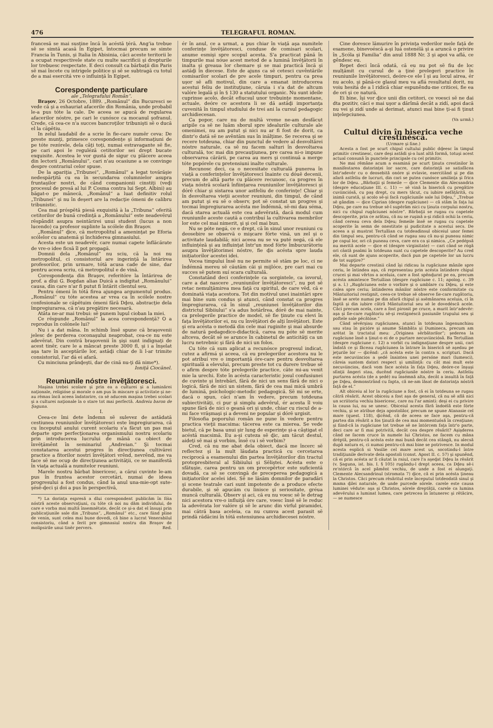476 TELEGRAFUL ROMAN.
francesă se mai susţine încă în acéstă ţéră. Ang'ia trebue sĕ se simtă acasă în Egipet, întocmai precum se simte Francia în Tunis, şi Italia în Abisinia, căci aceste teritorii le a ocupat respectivele state cu multe sacrificii şi drepturile lor trebuesc respectate. E deci consult ca bărbaţii din Paris sĕ mai încete cu intrigele politice şi sĕ se subtragă cu totul de a mai esercitá vre o influinţă în Egipet.
Corespondenţe particulare
ale „Telegrafului Român“.
Braşov, 26 Octobre, 1889. „Românul“ din Bucuresci se vede că şi a eshauriat afacerile din România, unde probabil le-a pus tóte la cale. De aceea se apucă de regularea afacerilor nóstre, pe cari le cunósce ca mocanul şofranul. Crede, că cea-ce n'a succes bancroţilor tribunişti sĕ o ducă el la căpĕtiu.
In zelul laudabil de a scrie în fie-care numĕr ceva: De preste munţi, primesce corespondenţe şi informaţiuni de pe tóte rezórele, dela câţi toţi, numai estravagante sĕ fie, pe cari apoi le reguléză cetitorilor sei drept bucate exquisite. Acestea le vor gustá de sigur cu plăcere aceea din lectorii „Românului“, cari n'au ocasiune a se convinge despre contrariul celor spuse.
De la apariţia „Tribunei“, „Românul“ a legat tovărăşie nedespărţită cu ea în secundarea columnielor asupra fruntaşilor nostri, de când companionii cinstiţi (veḑi procesul de presă al lui P. Cosma contra lui Sept. Albini) au băgat-o pe mânecă, „Românul“ a luat definitiv rolul „Tribunei“ şi nu în deşert are la redacţie ómeni de calibru tribunistic.
Cea mai próspĕtă piesă exquisită à la „Tribuna“ oferită cetitorilor de bună credinţă a „Românului“ este neadevĕrul rĕspândit asupra neintărirei unui student (lucus a non lucendo) ca profesor suplinte la scólele din Braşov.
„Românul“ ḑice, că metropolitul a ameninţat pe Eforia scólelor cu anatemă şi închiderea gimnasiului.
Acesta este un neadevĕr, care numai capete înflăcărate de vre-o idee ficsă îl pot propagă.
Domnii dela „Românul“ nu sciu, că la noi nu metropolitul, ci consistoriul are ingerinţă la întărirea profesorilor, prin urmare, tótă acusa cade de sine, dar pentru aceea scriu, că metropolitul e de vină.
Corespondenţa din Braşov, referitóre la întărirea de prof. a dlui G. Bogdan alias Duică a indigitat „Românului“ causa, din care n'ar fi putut fi întărit clientul seu.
Pentru ómeni în tótă firea ajungea argumentul produs. „Românul“ cu tóte acestea ar vrea ca în scólele nostre confesionale se căpĕtuim ómeni fără Dḑeu, abstracţie dela împregiurarea, că n'au pregătire necesară.
Atâta ne-ar mai trebui: sĕ punem lupul cioban la miei.
Ce rĕspunde „Românul“ la acea corespondenţă? O a reprodus în colónele lui?
Nu i a dat mâna. In schimb însĕ spune că braşovenii jelesc de perderea coconaşului neaprobat, cea-ce nu este adevĕrat. Din contră braşovenii în şişi sunt indignaţi de acest tinĕr, care le a mâncat preste 3000 fl, şi i a înşelat aşa tare în asceptările lor, astăḑi chiar de li l-ar trimite consistoriul, l'ar dá ei afară.
Cu minciuna prânḑeşti, dar de cină nu-ţi dă nime*).
Ioniţă Ciocănel.
Reuniunile nóstre învĕţătoresci.
Maşina trebei scolare şi prin ea a culturei şi a luminărei naţionale, religióse şi morale o am pus în miscare şi activitate şi ne-au rĕmas încă aceea îndatorire, ca sĕ aducem maşina trebei scolari şi a culturei naţionale la o stare tot mai perfectă. Andreiu baron de Şaguna.
I.
Ceea-ce îmi dete îndemn sĕ sulevez de astădată cestiunea reuniunilor învĕţătoresci este împregiurarea, că cu începutul anului curent scolariu s'a făcut un pas mai departe spre perfecţionarea organismului nostru scolariu prin introducerea lucrului de mână ca obiect de învĕţămênt în seminariul „Andreian.“ Şi tocmai constatarea acestui progres în direcţiunea cultivărei practice a fitorilor nostri învĕţători vrênd, nevrênd, me va face sĕ me ocup de direcţiunea activităţii, ce se manifestă în viaţa actuală a numitelor reuniuni.
Marele nostru bărbat bisericesc, a cărui cuvinte le-am pus în fruntea acestor cercetări, numai de ideea progresului a fost condus, când la anul una-mie-opt sute-şésĕ-ḑeci şi doi a pus în perspectivă,
*) La dorinţa espresă a dlui corespondent publicăm în fóia nóstră aceste observaţiuni, cu tóte că noi nu dăm individului, de care e vorba mai multă însemnĕtate, decât ce şi-a dat el însuşi prin publicaţiunile sale din „Tribuna“, „Românul“ etc., care fiind pline de venin, sunt celea mai bune dovedi, că bine a lucrat Venerabilul consistoriu, când a ferit pre gimnasiul nostru din Braşov de molipsirile unui tinĕr pervers. Red.
ér în anul, ce a urmat, a pus chiar în viaţă aşa numitele conferinţe învĕţătoresci, conduse de comisari scolari, anume esmişi spre scopul acesta. S'a practicat până în timpurile mai nóue acest metod de a lumină învĕţătorii în inalta şi greaua lor chemare şi se mai practică încă şi astăḑi în diecese. Este de ajuns ca sĕ cetesci cuvêntările comisarilor scolari de pre acele timpuri, pentru ca prea uşor sĕ afli motivul, din care a emanat introducerea acestui feliu de instituţiune, căruia i s'a dat de altcum valóre legală şi în § 130 a statutului organic. Nu sunt ideile cuprinse acolo, decât efiucsul unor trebuinţe momentane, actuale, deóre ce acestora li se dă astăḑi importanţa cuvenită în timpul studiului de trei ani la cursul pedagogic archidiecesan.
Ca popor, care nu de multă vreme ne-am desfăcut aripile ca sĕ ne luăm sborul spre idealurile culturale ale omenimei, nu am putut şi nici nu ar fi fost de dorit, ca dintr'o dată sĕ ne avêntăm sus în inălţime. Se recerea şi se recere totdeuna, chiar din punctul de vedere al desvoltărei nóstre naturale, ca sĕ nu facem salturi în desvoltarea culturală, toc mai din precauţiunea, pre carea ni-o impune observarea cărării, pe carea au mers şi continuă a merge tóte popórele cu pretensiuni inalte culturale.
Recunosc deci, ca o necesitate culturală punerea în viaţă a conferinţelor învĕţătoresci înainte cu dóuĕ decenii, precum de altă parte cu plăcere recunosc, ca progres în viaţa nóstră scolară înfiinţarea reuniunilor învĕţătoresci şi dórĕ chiar şi sistarea unor astfeliu de conferinţe! Chiar şi în desvoltarea vieţii acestor reuniuni, din timpul, de când am putut şi eu sĕ o observ, pot sĕ constat un progres şi tocmai împregiurarea acésta me îndémnă, sĕ-mi dau séma, dacă starea actuală este cea adevĕrată, dacă modul cum reuniunile aceste caută a contribuí la cultivarea membrilor lor este cel mai nimerit, şi şi cel mai bun.
Nu se póte negá, ce e drept, că în sinul unor reuniuni cu deosebire se observă o mişcare fórte vină, un zel şi o activitate laudabilă; nici aceea nu se va puté negá, că ele influinţéză şi au influinţat într'un mod fórte îmbucurătoriu asupra învĕţătorimei nóstre, fie ḑis acésta spre lauda iniţiatorilor acestei idei.
Vocea timpului însĕ nu ne permite sĕ stăm pe loc, ci ne îndémnă mereu sĕ căutăm căi şi mijlóce, pre cari mai cu succes sĕ putem suí scara culturală.
Constatând deci conferinţele ca sorgintele, ca isvorul, care a dat nascere „reuniunilor învĕţătoresci“, nu pot sĕ retac nemulţămirea mea faţă cu spiritul, de care vĕd, că e dominată viaţa acestora. Tot din motivul unei inaintări spre mai bine sum condus şi atunci, când constat ca progres împregiurarea, că în sinul „reuniunei învĕţătorilor din districtul Sibiiului“ s'a adus hotărîrea, dórĕ de mai nainte, ca prelegerile practice de model, sĕ fie ţinute cu elevi în faţa învĕţătorilor ei, nu cu învĕţători de alţi învĕţători. Este şi era acésta o metodă din cele mai ruginite şi mai absurde de natură pedagodico-didactică, carea nu póte sĕ merite altceva, decât sĕ se arunce în cabinetul de anticităţi ca un lucru netrebnic şi fără de nici un folos.
Cu tóte că sum aplicat a recunósce progresul indicat, cutez a afirmá şi aceea, că eu prelegerilor acestora nu le pot atribuí vre o importanţă óre-care pentru desvoltarea spirituală a elevului, precum preste tot cu durere trebue sĕ o afirm despre tóte prelegerile practice, cäte mi-au venit mie la urechi. Este în acésta caracteristic josul confusiunei de cuvinte şi întrebări, fără de nici un sens fără de nici o logică, fără de nici un sistem, fără de cea mai mică umbră de lumină, psichologic-metodic pedagogică. Sĕ mi se erte, dacă o spun, căci n'am în vedere, precum totdeuna subiectivităţi, ci pur şi simplu adevĕrul, ér acesta îl voiu spune fără de nici o geană ori şi unde, chiar cu riscul de a-mi face vrăşmaşi şi a deveni ne popular şi dórĕ urgisit.
Filosofia poporului român ne pune în vedere pentru practica vieţii macsima: tăcerea este ca mierea. Se vede bietul, că pe basa unui şir lung de esperinţe şi-a câştigat el acéstă macsimă. Eu a-şi cuteza sĕ ḑic, am tăcut destul, aideţi sĕ mai şi vorbim, însĕ cu i sĕ vorbim?
Cred, că nu me abat dela obiect, dacă me încerc sĕ reflectez şi la mult lăudata practică cu cercetarea reciprocă a esamenului din partea învĕţătorilor din tractul protopresbiteral al Sibiiului şi Sĕliştei. Acésta este o sfătuşie, carea pentru un om precepĕrtor este suficientă dovadă, ca sĕ se convingă de preceperea pedagogică a iniţiatorilor acelei idei. Sĕ ne lăsăm domnilor de paradări şi scene teatrale cari sunt impotente de a produce efecte durabile, şi sĕ apucăm cu linisce şi seriositate, gréua muncă culturală. Observ şi aci, că eu nu voesc sĕ le detrag nici acestora vre-o influiţă óre care, voesc însĕ sĕ le reduc la adevĕrata lor valóre şi sĕ le arunc din virful piramidei, mai cătră basa aceleia, ca nu cumva acest parasit sĕ prindă rădăcini în tótă estensiunea archidiecesei nóstre.
Cine doresce lămurire în privinţa vederilor mele faţă de esamene, binevoéscă a-şi luá ostenélă şi a aruncă o privire în „Scóla şi Familia“ din anul 1888 Nr. 3 şi apoi va aflá, ce gêndesc eu.
Repet deci încă odată, că eu nu pot sĕ fiu de loc mulţămit cu cursul de a ţiné prelegeri practice în reuniunile învĕţătoresci, deóre-ce ele î şi au locul airea, ér nu acolo, şi până-ce glasul meu va aflá resultatul dorit, nu voiu hesitá de a l ridică chiar espunêndu-me criticei, fie ea de ori şi ce natură.
Ei bine, îşi vor ḑice unii din cetitori, ce voesci sĕ ne dai dta pozitiv, căci e mai uşor a dărîmă decât a zidí, apoi dacă nu vei şi zidí unde ai derimat, atunci mai bine ţi-ai fi ţinut inţelepciunea.
(Va urmă.)
Cultul divin în biserica veche crestinéscă.
(Urmare şi fine.)
Acesta a fost pe scurt chipul cultului public dḑeesc în timpul primitiv crestinesc, care deşi astădi şi-a luat altă formă, totuşi acest actual consună în punctele principale cu cel primitiv.
Ne mai rĕmâne acum a esaminá pe scurt ţinuta crestinilor în manifestarea datorinţei lor sacre, care datorinţă se satisfăcea într'adevĕr cu o deosebită onóre şi evlavie, esercitând şi pe din afară astfeliu de lucruri, din cari se putea cunósce umilinţa şi frica lor de Dḑeu. „Bărbaţii şi femeile — ḑice Clemente din Alecsandria (despre educaţiune III. c. 11) — sĕ vină la biserică cu pregătire cuviinciósă, cu paş drept, cu mers tăcut, cu iubire nefăţărită, cu inimă curată, şi acolo sĕ-şi facă rugăciunile sale lui Dḑeu,“ „Trebue sĕ gândim — ḑice Ciprian (despre rugăciune) — că stăm în faţa lui Dḑeu, pe care nu trebue sĕ-l supĕrăm nici cu ţinuta corpului nostru, nici cu chipul rugăciunei nóstre“. Bărbaţii se rugau cu capetele descoperite, prin ce arătau, că nu se ruşină a-şi ridică ochii la ceriu, când cereau ceva dela Dḑeu; femeile însĕ se rugau cu capetele acoperite în semn de onestitate şi pudicitate a acestui secs. De aceea a şi mustrat Tertullian cu totdeadinsul obiceiul unor femei din timpul seu, pentru-că când se rugau sau că nu-şi puneau nimic pe capul lor, ori că puneau ceva, care era ca şi nimica. „Ce pedépsă nu merită acele — ḑice el (despre virginitate) — cari când se rógă ori cântă psalmi în totdeuna sunt cu capetele descoperite? Au cred ele, că sunt de ajuns acoperite, dacă pun pe capetele lor un lucru de tot supţire?“
Mai departe crestinii când îşi ridicau la rugăciune mânile spre ceriu, le întindea aşa, că representau prin acésta întindere chipul crucei şi mai vêrtos a aceluia, care a fost spênḑurat pe ea, precum acésta amintesce Tertullian (despre rugăciune c. 11; apolog. c. 39 şi a. l.) „Rugăciunea este o vorbire şi o umblare cu Dḑeu, şi este calea spre ceriu; întinderea mânilor nóstre este conformitate cu Mântuitoriul restignit, ceea-ce trebue sĕ observe fie-care rugătoriu, însĕ se arete numai pe din afară chipul şi asĕmânarea aceluia, ci în faptă şi din iubire cătră Mântuitoriul seu sĕ le dovedéscă acele. Căci precum acela, care a fost pironit pe cruce, a murit într'adevĕr: aşa şi fie-care rugătoriu sĕ-şi restignéscă pasiunile trupului seu şi poftele sale pĕcătóse.“
Când sĕvĕrşiau rugăciunea, atunci în totdeuna îngenunchiau sau stau în picióre şi anume Sâmbăta şi Dumineca, precum am arĕtat în tractatul meu: „Originea sĕrbătorilor“; şederea la rugăciune însĕ a ţinut-o ei de o purtare necuviinciósă. Ba Tertullian (despre rugăciune c. 12) a vorbit cu indignaţiune despre unii, cari îndată ce şi făceau rugăciunea la întrare în biserică sĕ aşedau pe jeţurile lor — ḑicênd: „că acésta este în contra s. scripturi. Dacă este necuviincios a şedé înaintea unei persóne mari (lumesci), căreia suntem datori respect şi umilinţă: cu cât mai mult este necuviincios, dacă vom face acésta în faţa Dḑeu, deóre-ce înşuşi sfinţii ângeri stau, ducênd rugăciunile nóstre la ceriu. Astfeliu purtarea acésta (de a şedé) nu însémnă alta, decât a insultă în faţă pe Dḑeu, demonstrând cu fapta, că ne-am lăsat de datorinţa nóstră faţă de el.“
Alt obiceiu al lor la rugăciune a fost, că ei în totdeuna se rugau cătră rĕsărit. Acest obiceiu a fost aşa de general, că nu sĕ află nici un scriitoriu vechiu bisericesc, care nu l'ar aminti: deşi ei cu privire la causa lui, nu se unesc. Obiceiul acesta fără îndoélă este fórte vechiu, şi se atribue deja apostolilor, precum ne spune Atanasie cel mare (quest. 118), ḑicênd, că de aceea se face aşa, pentru-că partea din rĕsărit a fos ţinută de cea mai momentuósă în creaţiune; şi fiind-că la rugăciune tot trebue sĕ ne întórcem faţa într'o parte, deci care ar fi mai potrivită, decât cea despre rĕsărit? Aşişderea când ne facem cruce în numele lui Christos, ne facem cu mâna dréptă, pentru-că acésta este mai bună decât cea stângă, nu alecsă după natura ei, ci numai pentru-că mai bine se potrivesce. In modul acesta esplică si Vasilie cel mare acest us, socotindu-l între tradiţiunile derivate dela apostoli (const. Apost II. c. 57) şi spunênd, că ei prin acésta ar fi căutat la raiul, care l'a aşeḑat Dḑeu la rĕsărit (v. Şaguna, ist. bis. I. § 105) rugându-l drept aceea, ca Dḑeu sĕ-i re'ntórcă în acel pămênt vechiu, de unde a fost ei alungaţi. Clemente Alecsandrinul (stromata 7) ḑice, că ei prin acésta ţineau la Christos. Căci precum rĕsăritul este începutul totdeodată sinul şi mama ḑilei naturale, de unde purcede sórele. carele este causa luminei vĕdute: aşa şi Christos, sórele dreptăţii, carele ca lumina adevĕrului a luminat lumea, care petrecea în întunerec şi rĕtăcire, — se numesce